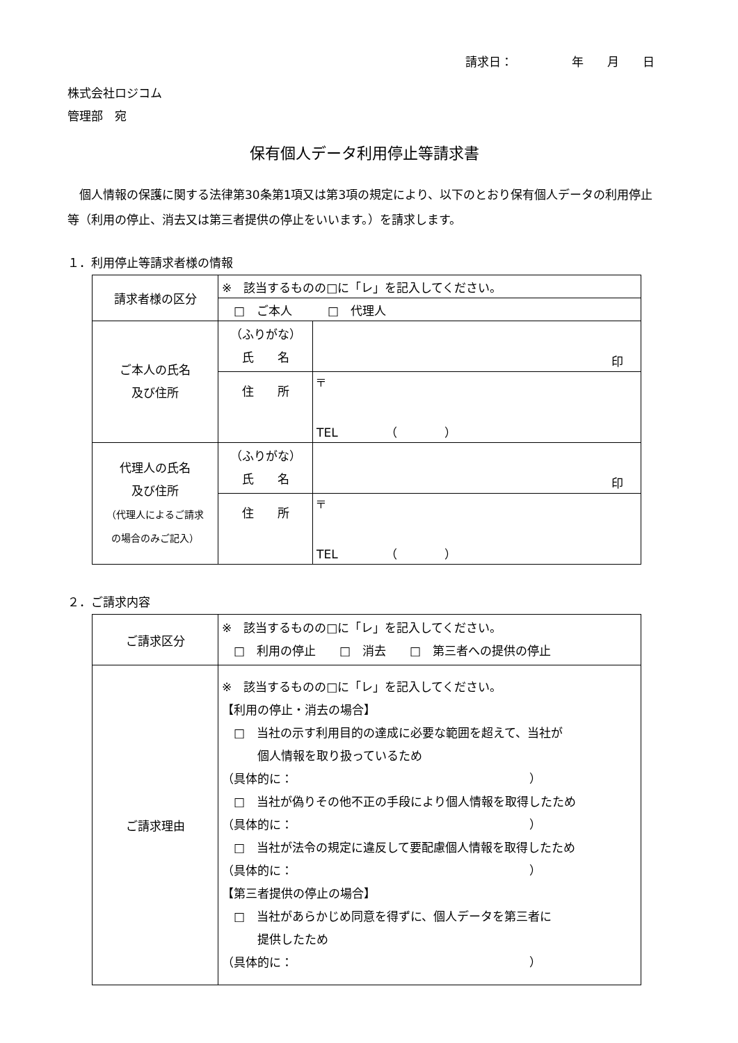請求日：　　　　　年　　月　　日
株式会社ロジコム
管理部　宛
保有個人データ利用停止等請求書
個人情報の保護に関する法律第30条第1項又は第3項の規定により、以下のとおり保有個人データの利用停止等（利用の停止、消去又は第三者提供の停止をいいます。）を請求します。
１．利用停止等請求者様の情報
| 請求者様の区分 | ※ 該当するものの□に「レ」を記入してください。 | |
| | □ ご本人 □ 代理人 | |
| ご本人の氏名 及び住所 | （ふりがな） 氏 名 | 印 |
| | 住 所 | 〒 TEL （ ） |
| 代理人の氏名 及び住所 （代理人によるご請求 の場合のみご記入） | （ふりがな） 氏 名 | 印 |
| | 住 所 | 〒 TEL （ ） |
２．ご請求内容
| ご請求区分 | ※ 該当するものの□に「レ」を記入してください。 □ 利用の停止 □ 消去 □ 第三者への提供の停止 |
| ご請求理由 | ※ 該当するものの□に「レ」を記入してください。 【利用の停止・消去の場合】 □ 当社の示す利用目的の達成に必要な範囲を超えて、当社が 個人情報を取り扱っているため （具体的に： ） □ 当社が偽りその他不正の手段により個人情報を取得したため （具体的に： ） □ 当社が法令の規定に違反して要配慮個人情報を取得したため （具体的に： ） 【第三者提供の停止の場合】 □ 当社があらかじめ同意を得ずに、個人データを第三者に 提供したため （具体的に： ） |